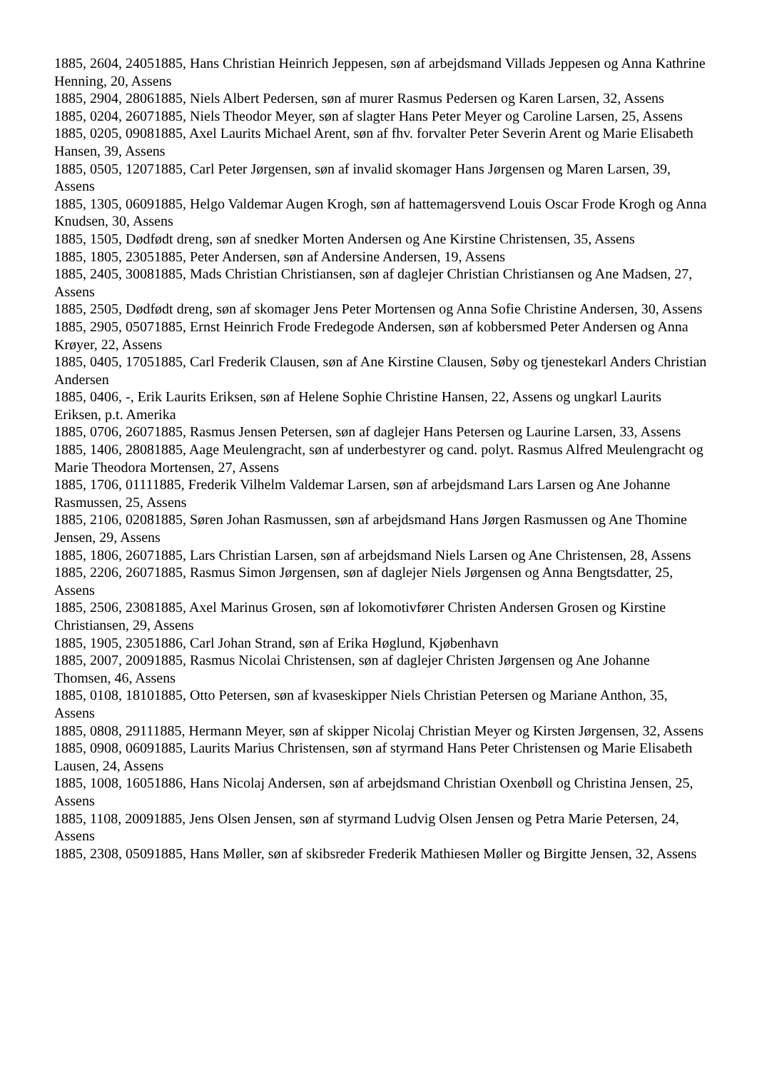1885, 2604, 24051885, Hans Christian Heinrich Jeppesen, søn af arbejdsmand Villads Jeppesen og Anna Kathrine Henning, 20, Assens
1885, 2904, 28061885, Niels Albert Pedersen, søn af murer Rasmus Pedersen og Karen Larsen, 32, Assens
1885, 0204, 26071885, Niels Theodor Meyer, søn af slagter Hans Peter Meyer og Caroline Larsen, 25, Assens
1885, 0205, 09081885, Axel Laurits Michael Arent, søn af fhv. forvalter Peter Severin Arent og Marie Elisabeth Hansen, 39, Assens
1885, 0505, 12071885, Carl Peter Jørgensen, søn af invalid skomager Hans Jørgensen og Maren Larsen, 39, Assens
1885, 1305, 06091885, Helgo Valdemar Augen Krogh, søn af hattemagersvend Louis Oscar Frode Krogh og Anna Knudsen, 30, Assens
1885, 1505, Dødfødt dreng, søn af snedker Morten Andersen og Ane Kirstine Christensen, 35, Assens
1885, 1805, 23051885, Peter Andersen, søn af Andersine Andersen, 19, Assens
1885, 2405, 30081885, Mads Christian Christiansen, søn af daglejer Christian Christiansen og Ane Madsen, 27, Assens
1885, 2505, Dødfødt dreng, søn af skomager Jens Peter Mortensen og Anna Sofie Christine Andersen, 30, Assens
1885, 2905, 05071885, Ernst Heinrich Frode Fredegode Andersen, søn af kobbersmed Peter Andersen og Anna Krøyer, 22, Assens
1885, 0405, 17051885, Carl Frederik Clausen, søn af Ane Kirstine Clausen, Søby og tjenestekarl Anders Christian Andersen
1885, 0406, -, Erik Laurits Eriksen, søn af Helene Sophie Christine Hansen, 22, Assens og ungkarl Laurits Eriksen, p.t. Amerika
1885, 0706, 26071885, Rasmus Jensen Petersen, søn af daglejer Hans Petersen og Laurine Larsen, 33, Assens
1885, 1406, 28081885, Aage Meulengracht, søn af underbestyrer og cand. polyt. Rasmus Alfred Meulengracht og Marie Theodora Mortensen, 27, Assens
1885, 1706, 01111885, Frederik Vilhelm Valdemar Larsen, søn af arbejdsmand Lars Larsen og Ane Johanne Rasmussen, 25, Assens
1885, 2106, 02081885, Søren Johan Rasmussen, søn af arbejdsmand Hans Jørgen Rasmussen og Ane Thomine Jensen, 29, Assens
1885, 1806, 26071885, Lars Christian Larsen, søn af arbejdsmand Niels Larsen og Ane Christensen, 28, Assens
1885, 2206, 26071885, Rasmus Simon Jørgensen, søn af daglejer Niels Jørgensen og Anna Bengtsdatter, 25, Assens
1885, 2506, 23081885, Axel Marinus Grosen, søn af lokomotivfører Christen Andersen Grosen og Kirstine Christiansen, 29, Assens
1885, 1905, 23051886, Carl Johan Strand, søn af Erika Høglund, Kjøbenhavn
1885, 2007, 20091885, Rasmus Nicolai Christensen, søn af daglejer Christen Jørgensen og Ane Johanne Thomsen, 46, Assens
1885, 0108, 18101885, Otto Petersen, søn af kvaseskipper Niels Christian Petersen og Mariane Anthon, 35, Assens
1885, 0808, 29111885, Hermann Meyer, søn af skipper Nicolaj Christian Meyer og Kirsten Jørgensen, 32, Assens
1885, 0908, 06091885, Laurits Marius Christensen, søn af styrmand Hans Peter Christensen og Marie Elisabeth Lausen, 24, Assens
1885, 1008, 16051886, Hans Nicolaj Andersen, søn af arbejdsmand Christian Oxenbøll og Christina Jensen, 25, Assens
1885, 1108, 20091885, Jens Olsen Jensen, søn af styrmand Ludvig Olsen Jensen og Petra Marie Petersen, 24, Assens
1885, 2308, 05091885, Hans Møller, søn af skibsreder Frederik Mathiesen Møller og Birgitte Jensen, 32, Assens